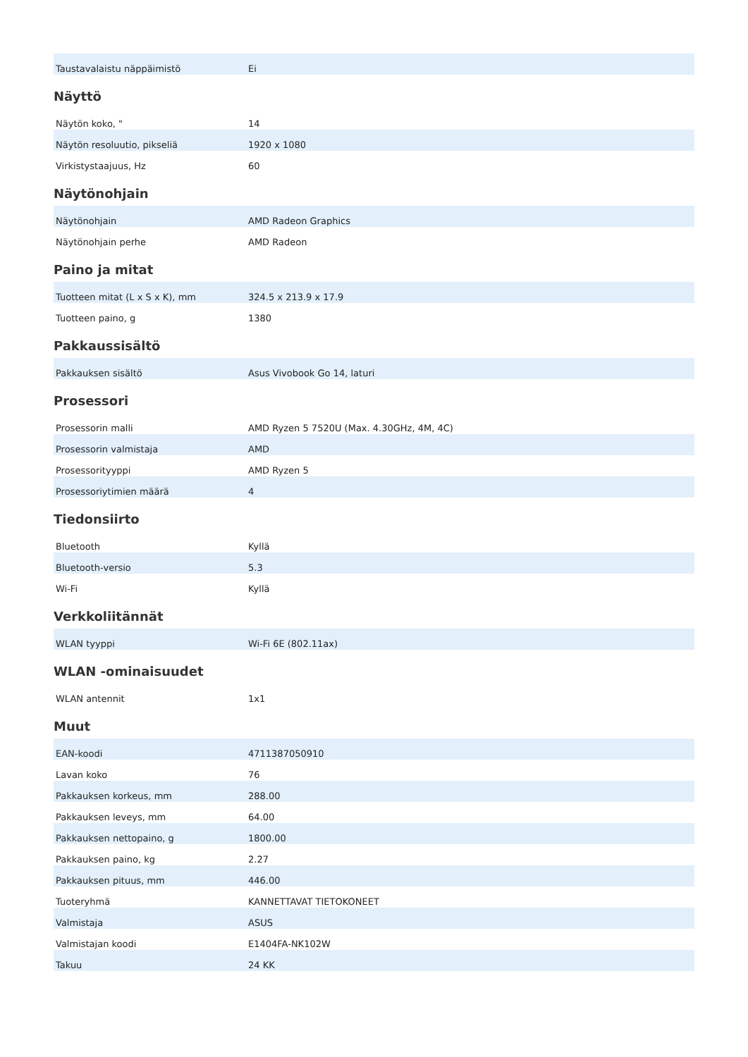| Taustavalaistu näppäimistö | Ei |
Näyttö
| Näytön koko, " | 14 |
| Näytön resoluutio, pikseliä | 1920 x 1080 |
| Virkistystaajuus, Hz | 60 |
Näytönohjain
| Näytönohjain | AMD Radeon Graphics |
| Näytönohjain perhe | AMD Radeon |
Paino ja mitat
| Tuotteen mitat (L x S x K), mm | 324.5 x 213.9 x 17.9 |
| Tuotteen paino, g | 1380 |
Pakkaussisältö
| Pakkauksen sisältö | Asus Vivobook Go 14, laturi |
Prosessori
| Prosessorin malli | AMD Ryzen 5 7520U (Max. 4.30GHz, 4M, 4C) |
| Prosessorin valmistaja | AMD |
| Prosessorityyppi | AMD Ryzen 5 |
| Prosessoriytimien määrä | 4 |
Tiedonsiirto
| Bluetooth | Kyllä |
| Bluetooth-versio | 5.3 |
| Wi-Fi | Kyllä |
Verkkoliitännät
| WLAN tyyppi | Wi-Fi 6E (802.11ax) |
WLAN -ominaisuudet
| WLAN antennit | 1x1 |
Muut
| EAN-koodi | 4711387050910 |
| Lavan koko | 76 |
| Pakkauksen korkeus, mm | 288.00 |
| Pakkauksen leveys, mm | 64.00 |
| Pakkauksen nettopaino, g | 1800.00 |
| Pakkauksen paino, kg | 2.27 |
| Pakkauksen pituus, mm | 446.00 |
| Tuoteryhmä | KANNETTAVAT TIETOKONEET |
| Valmistaja | ASUS |
| Valmistajan koodi | E1404FA-NK102W |
| Takuu | 24 KK |